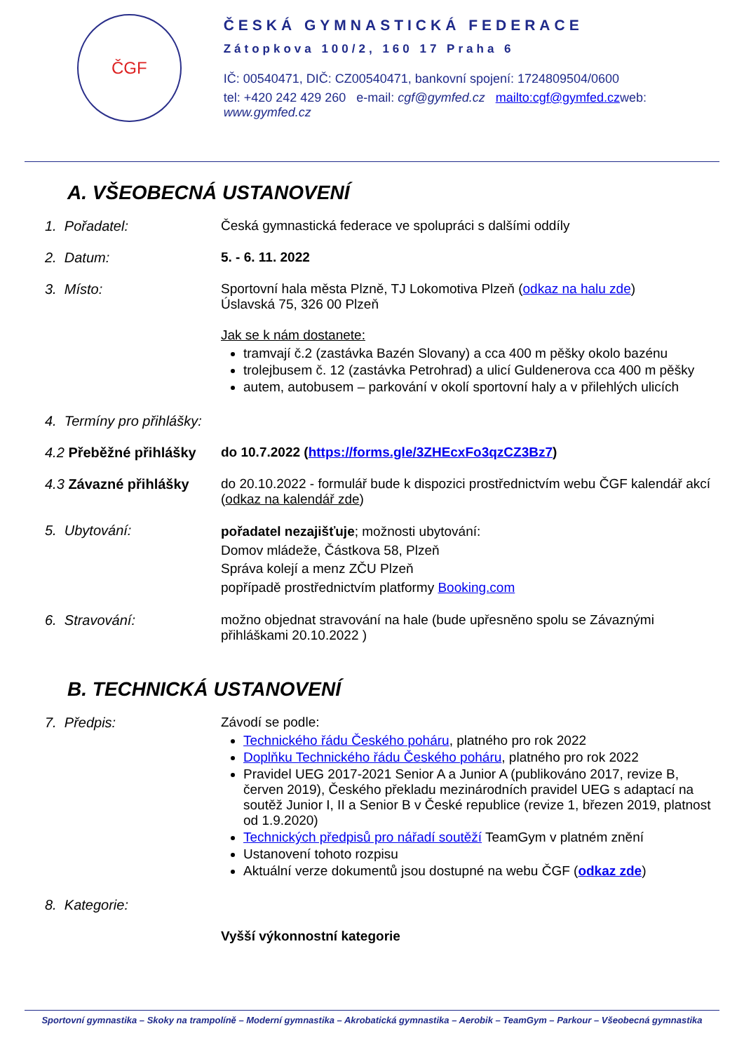ČGF
ČESKÁ GYMNASTICKÁ FEDERACE
Zátopkova 100/2, 160 17 Praha 6
IČ: 00540471, DIČ: CZ00540471, bankovní spojení: 1724809504/0600
tel: +420 242 429 260 e-mail: cgf@gymfed.cz mailto:cgf@gymfed.czweb: www.gymfed.cz
A. VŠEOBECNÁ USTANOVENÍ
1. Pořadatel: Česká gymnastická federace ve spolupráci s dalšími oddíly
2. Datum: 5. - 6. 11. 2022
3. Místo: Sportovní hala města Plzně, TJ Lokomotiva Plzeň (odkaz na halu zde)
Úslavská 75, 326 00 Plzeň
Jak se k nám dostanete:
tramvají č.2 (zastávka Bazén Slovany) a cca 400 m pěšky okolo bazénu
trolejbusem č. 12 (zastávka Petrohrad) a ulicí Guldenerova cca 400 m pěšky
autem, autobusem – parkování v okolí sportovní haly a v přilehlých ulicích
4. Termíny pro přihlášky:
4.2 Přeběžné přihlášky
do 10.7.2022 (https://forms.gle/3ZHEcxFo3qzCZ3Bz7)
4.3 Závazné přihlášky
do 20.10.2022 - formulář bude k dispozici prostřednictvím webu ČGF kalendář akcí (odkaz na kalendář zde)
5. Ubytování:
pořadatel nezajišťuje; možnosti ubytování:
Domov mládeže, Částkova 58, Plzeň
Správa kolejí a menz ZČU Plzeň
popřípadě prostřednictvím platformy Booking.com
6. Stravování: možno objednat stravování na hale (bude upřesněno spolu se Závaznými přihláškami 20.10.2022 )
B. TECHNICKÁ USTANOVENÍ
7. Předpis: Závodí se podle:
Technického řádu Českého poháru, platného pro rok 2022
Doplňku Technického řádu Českého poháru, platného pro rok 2022
Pravidel UEG 2017-2021 Senior A a Junior A (publikováno 2017, revize B, červen 2019), Českého překladu mezinárodních pravidel UEG s adaptací na soutěž Junior I, II a Senior B v České republice (revize 1, březen 2019, platnost od 1.9.2020)
Technických předpisů pro nářadí soutěží TeamGym v platném znění
Ustanovení tohoto rozpisu
Aktuální verze dokumentů jsou dostupné na webu ČGF (odkaz zde)
8. Kategorie:
Vyšší výkonnostní kategorie
Sportovní gymnastika – Skoky na trampolíně – Moderní gymnastika – Akrobatická gymnastika – Aerobik – TeamGym – Parkour – Všeobecná gymnastika